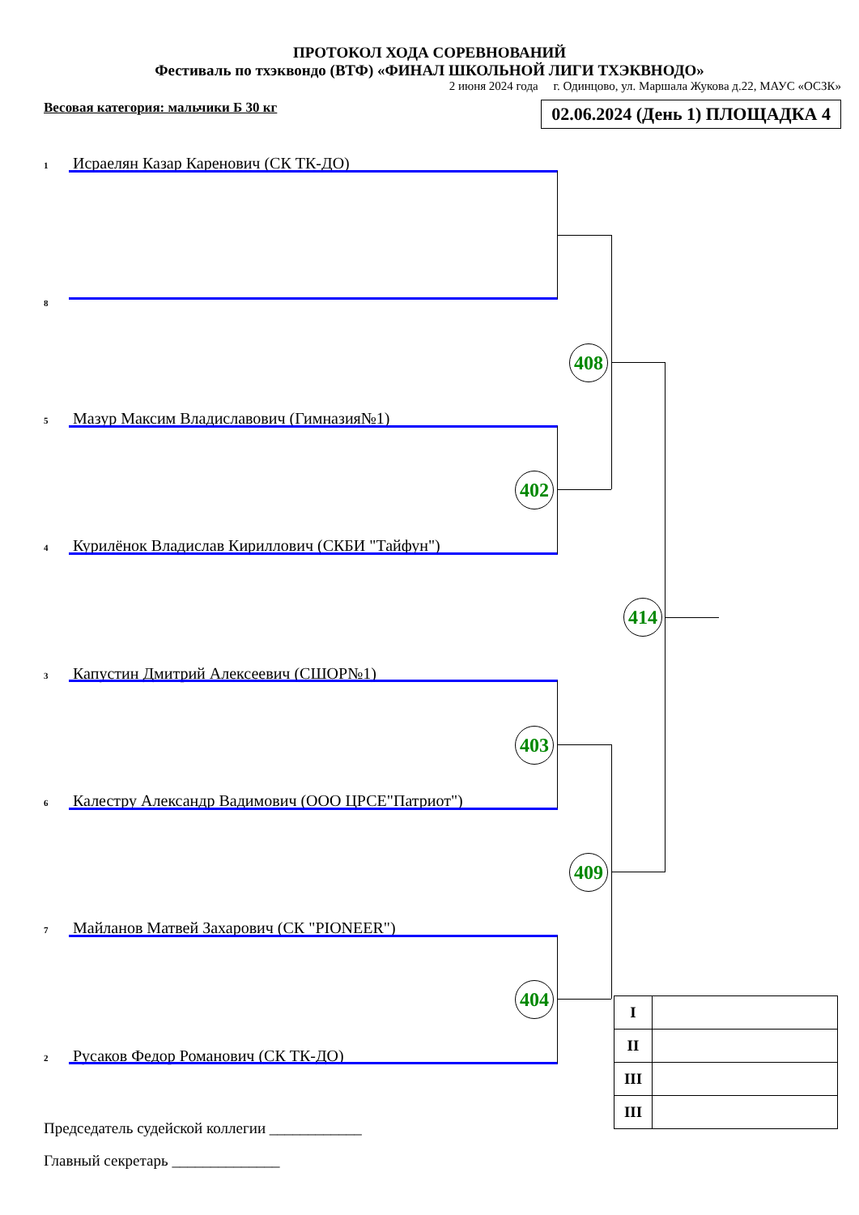ПРОТОКОЛ ХОДА СОРЕВНОВАНИЙ
Фестиваль по тхэквондо (ВТФ) «ФИНАЛ ШКОЛЬНОЙ ЛИГИ ТХЭКВНОДО»
2 июня 2024 года г. Одинцово, ул. Маршала Жукова д.22, МАУС «ОСЗК»
Весовая категория: мальчики Б 30 кг 02.06.2024 (День 1) ПЛОЩАДКА 4
1 Исраелян Казар Каренович (СК ТК-ДО)
8
5 Мазур Максим Владиславович (Гимназия№1)
4 Курилёнок Владислав Кириллович (СКБИ "Тайфун")
3 Капустин Дмитрий Алексеевич (СШОР№1)
6 Калестру Александр Вадимович (ООО ЦРСЕ"Патриот")
7 Майланов Матвей Захарович (СК "PIONEER")
2 Русаков Федор Романович (СК ТК-ДО)
408
402
414
403
409
404
| I | |
| II | |
| III | |
| III | |
Председатель судейской коллегии ____________
Главный секретарь ______________